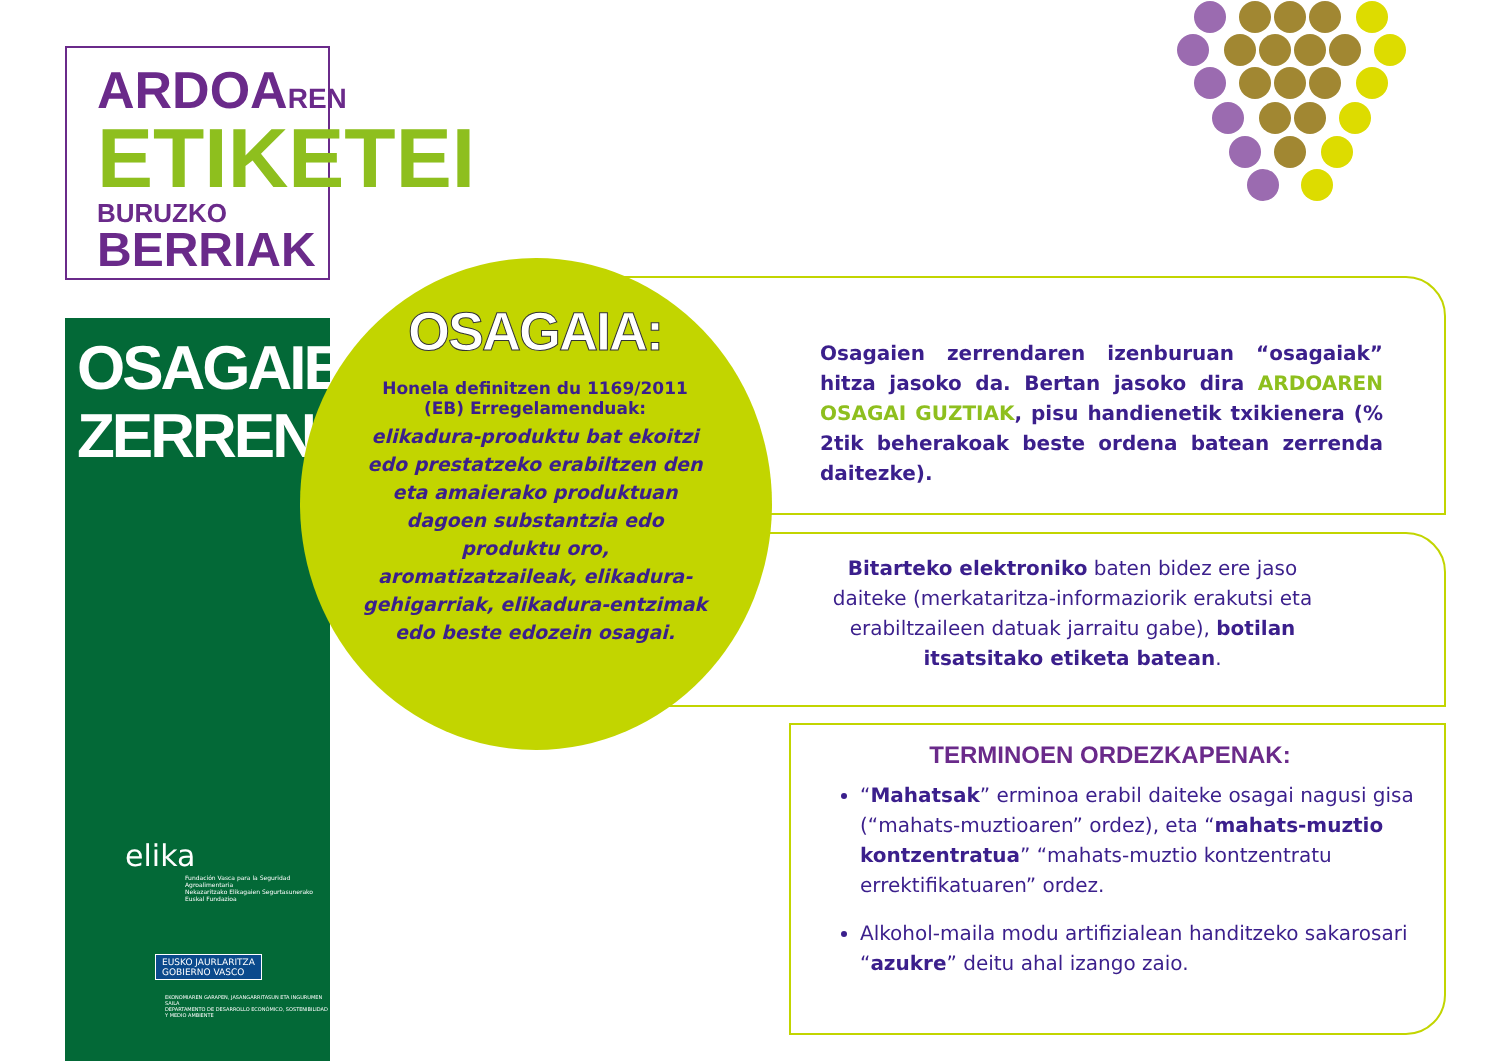ARDOAREN
ETIKETEI
BURUZKO BERRIAK
OSAGAIEN
ZERRENDA
elika
Fundación Vasca para la Seguridad Agroalimentaria
Nekazaritzako Elikagaien Segurtasunerako Euskal Fundazioa
EUSKO JAURLARITZA
GOBIERNO VASCO
EKONOMIAREN GARAPEN, JASANGARRITASUN ETA INGURUMEN SAILA
DEPARTAMENTO DE DESARROLLO ECONÓMICO, SOSTENIBILIDAD Y MEDIO AMBIENTE
OSAGAIA:
Honela definitzen du 1169/2011 (EB) Erregelamenduak:
elikadura-produktu bat ekoitzi edo prestatzeko erabiltzen den eta amaierako produktuan dagoen substantzia edo produktu oro, aromatizatzaileak, elikadura-gehigarriak, elikadura-entzimak edo beste edozein osagai.
Osagaien zerrendaren izenburuan “osagaiak” hitza jasoko da. Bertan jasoko dira ARDOAREN OSAGAI GUZTIAK, pisu handienetik txikienera (% 2tik beherakoak beste ordena batean zerrenda daitezke).
Bitarteko elektroniko baten bidez ere jaso daiteke (merkataritza-informaziorik erakutsi eta erabiltzaileen datuak jarraitu gabe), botilan itsatsitako etiketa batean.
TERMINOEN ORDEZKAPENAK:
“Mahatsak” erminoa erabil daiteke osagai nagusi gisa (“mahats-muztioaren” ordez), eta “mahats-muztio kontzentratua” “mahats-muztio kontzentratu errektifikatuaren” ordez.
Alkohol-maila modu artifizialean handitzeko sakarosari “azukre” deitu ahal izango zaio.